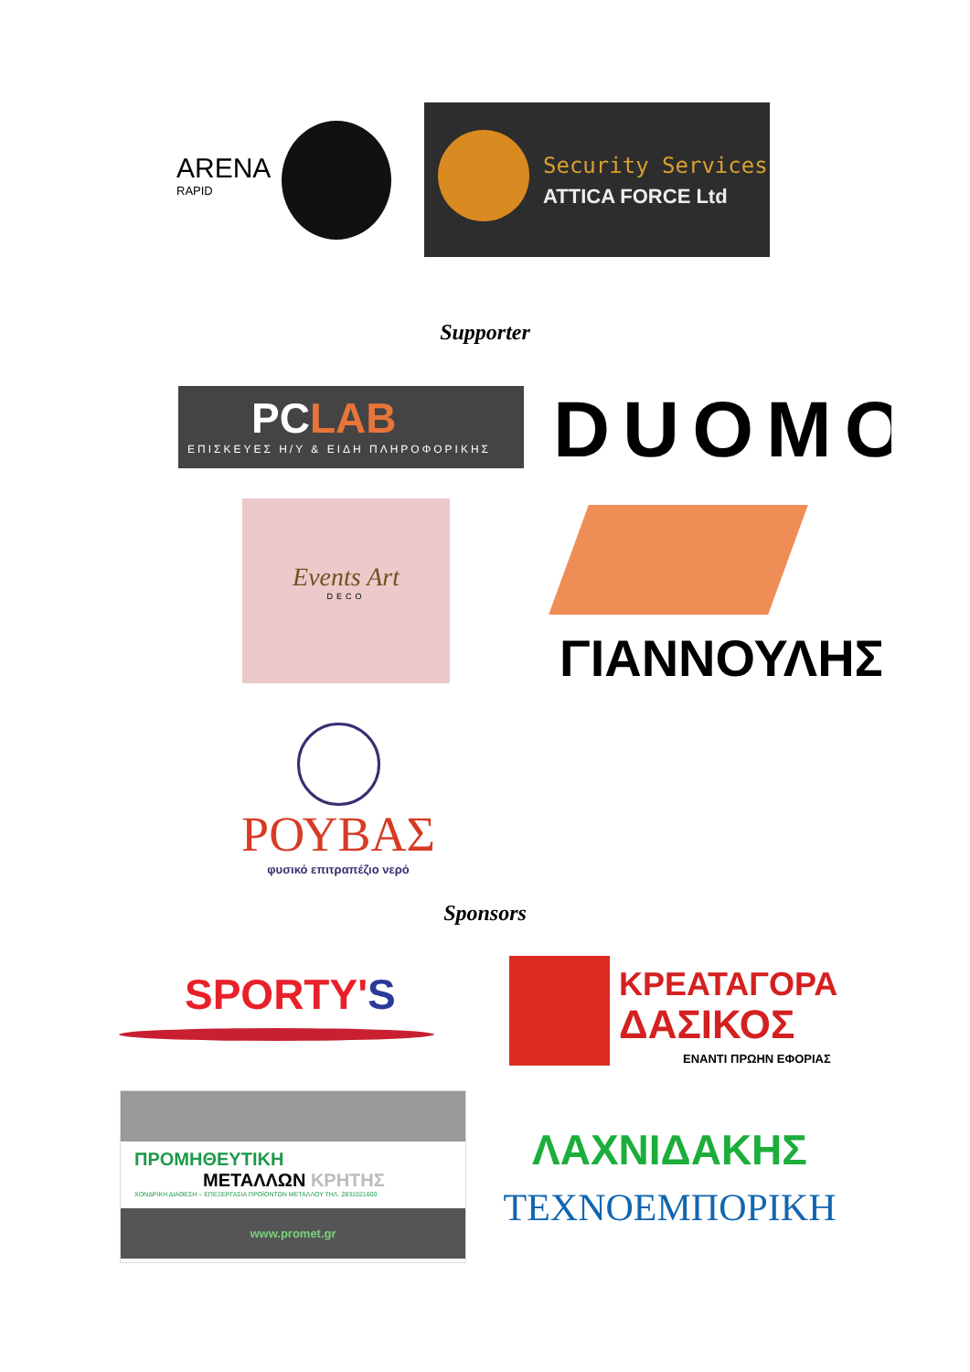ARENA
RAPID
Security Services
ATTICA FORCE Ltd
Supporter
PCLAB
ΕΠΙΣΚΕΥΕΣ Η/Υ & ΕΙΔΗ ΠΛΗΡΟΦΟΡΙΚΗΣ
DUOMO
Events Art
DECO
ΓΙΑΝΝΟΥΛΗΣ
ΡΟΥΒΑΣ
φυσικό επιτραπέζιο νερό
Sponsors
SPORTY'S
ΚΡΕΑΤΑΓΟΡΑ
ΔΑΣΙΚΟΣ
ΕΝΑΝΤΙ ΠΡΩΗΝ ΕΦΟΡΙΑΣ
ΠΡΟΜΗΘΕΥΤΙΚΗ
ΜΕΤΑΛΛΩΝ ΚΡΗΤΗΣ
ΧΟΝΔΡΙΚΗ ΔΙΑΘΕΣΗ – ΕΠΕΞΕΡΓΑΣΙΑ ΠΡΟΪΟΝΤΩΝ ΜΕΤΑΛΛΟΥ ΤΗΛ. 2831021600
www.promet.gr
ΛΑΧΝΙΔΑΚΗΣ
ΤΕΧΝΟΕΜΠΟΡΙΚΗ